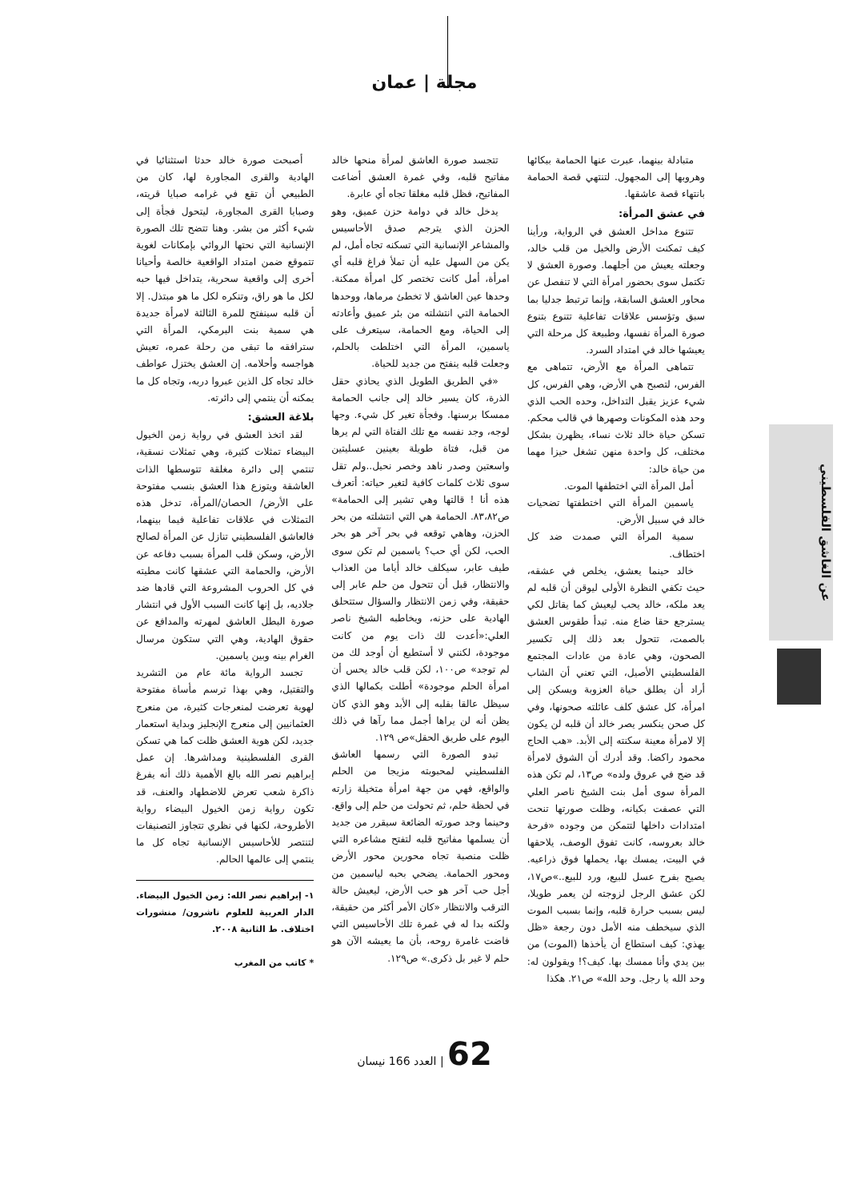مجلة | عمان
عن الغاشق الفلسطيني
متبادلة بينهما، عبرت عنها الحمامة ببكائها وهروبها إلى المجهول. لتنتهي قصة الحمامة بانتهاء قصة عاشقها.
في عشق المرأة:
تتنوع مداخل العشق في الرواية، ورأينا كيف تمكنت الأرض والخيل من قلب خالد، وجعلته يعيش من أجلهما. وصورة العشق لا تكتمل سوى بحضور امرأة التي لا تنفصل عن محاور العشق السابقة، وإنما ترتبط جدليا بما سبق وتؤسس علاقات تفاعلية تتنوع بتنوع صورة المرأة نفسها، وطبيعة كل مرحلة التي يعيشها خالد في امتداد السرد.
تتماهى المرأة مع الأرض، تتماهى مع الفرس، لتصبح هي الأرض، وهي الفرس، كل شيء عزيز يقبل التداخل، وحده الحب الذي وحد هذه المكونات وصهرها في قالب محكم. تسكن حياة خالد ثلاث نساء، يظهرن بشكل مختلف، كل واحدة منهن تشغل حيزا مهما من حياة خالد:
أمل المرأة التي اختطفها الموت.
ياسمين المرأة التي اختطفتها تضحيات خالد في سبيل الأرض.
سمية المرأة التي صمدت ضد كل اختطاف.
خالد حينما يعشق، يخلص في عشقه، حيث تكفي النظرة الأولى ليوقن أن قلبه لم يعد ملكه، خالد يحب ليعيش كما يقاتل لكي يسترجع حقا ضاع منه. تبدأ طقوس العشق بالصمت، تتحول بعد ذلك إلى تكسير الصحون، وهي عادة من عادات المجتمع الفلسطيني الأصيل، التي تعني أن الشاب أراد أن يطلق حياة العزوبة ويسكن إلى امرأة، كل عشق كلف عائلته صحونها، وفي كل صحن ينكسر يصر خالد أن قلبه لن يكون إلا لامرأة معينة سكنته إلى الأبد. «هب الحاج محمود راكضا. وقد أدرك أن الشوق لامرأة قد ضج في عروق ولده» ص١٣، لم تكن هذه المرأة سوى أمل بنت الشيخ ناصر العلي التي عصفت بكيانه، وظلت صورتها تنحت امتدادات داخلها لتتمكن من وجوده «فرحة خالد بعروسه، كانت تفوق الوصف، يلاحقها في البيت، يمسك بها، يحملها فوق ذراعيه. يصيح بفرح عسل للبيع، ورد للبيع..»ص١٧، لكن عشق الرجل لزوجته لن يعمر طويلا، ليس بسبب حرارة قلبه، وإنما بسبب الموت الذي سيخطف منه الأمل دون رجعة «ظل يهذي: كيف استطاع أن يأخذها (الموت) من بين يدي وأنا ممسك بها. كيف؟! ويقولون له: وحد الله يا رجل. وحد الله» ص٢١. هكذا
تتجسد صورة العاشق لمرأة منحها خالد مفاتيح قلبه، وفي غمرة العشق أضاعت المفاتيح، فظل قلبه مغلقا تجاه أي عابرة.
يدخل خالد في دوامة حزن عميق، وهو الحزن الذي يترجم صدق الأحاسيس والمشاعر الإنسانية التي تسكنه تجاه أمل، لم يكن من السهل عليه أن تملأ فراغ قلبه أي امرأة، أمل كانت تختصر كل امرأة ممكنة. وحدها عين العاشق لا تخطئ مرماها، ووحدها الحمامة التي انتشلته من بئر عميق وأعادته إلى الحياة، ومع الحمامة، سيتعرف على ياسمين، المرأة التي اختلطت بالحلم، وجعلت قلبه ينفتح من جديد للحياة.
«في الطريق الطويل الذي يحاذي حقل الذرة، كان يسير خالد إلى جانب الحمامة ممسكا برسنها. وفجأة تغير كل شيء. وجها لوجه، وجد نفسه مع تلك الفتاة التي لم يرها من قبل، فتاة طويلة بعينين عسليتين واسعتين وصدر ناهد وخصر نحيل..ولم تقل سوى ثلاث كلمات كافية لتغير حياته: أتعرف هذه أنا ! قالتها وهي تشير إلى الحمامة» ص٨٣،٨٢. الحمامة هي التي انتشلته من بحر الحزن، وهاهي توقعه في بحر آخر هو بحر الحب، لكن أي حب؟ ياسمين لم تكن سوى طيف عابر، سيكلف خالد أياما من العذاب والانتظار، قبل أن تتحول من حلم عابر إلى حقيقة، وفي زمن الانتظار والسؤال ستتحلق الهادية على حزنه، ويخاطبه الشيخ ناصر العلي:«أعدت لك ذات يوم من كانت موجودة، لكنني لا أستطيع أن أوجد لك من لم توجد» ص١٠٠، لكن قلب خالد يحس أن امرأة الحلم موجودة» أطلت بكمالها الذي سيظل عالقا بقلبه إلى الأبد وهو الذي كان يظن أنه لن يراها أجمل مما رآها في ذلك اليوم على طريق الحقل»ص ١٢٩.
تبدو الصورة التي رسمها العاشق الفلسطيني لمحبوبته مزيجا من الحلم والواقع، فهي من جهة امرأة متخيلة زارته في لحظة حلم، ثم تحولت من حلم إلى واقع. وحينما وجد صورته الضائعة سيقرر من جديد أن يسلمها مفاتيح قلبه لتفتح مشاعره التي ظلت منصبة تجاه محورين محور الأرض ومحور الحمامة. يضحي بحبه لياسمين من أجل حب آخر هو حب الأرض، ليعيش حالة الترقب والانتظار «كان الأمر أكثر من حقيقة، ولكنه بدا له في غمرة تلك الأحاسيس التي فاضت غامرة روحه، بأن ما يعيشه الآن هو حلم لا غير بل ذكرى.» ص١٢٩.
أصبحت صورة خالد حدثا استثنائيا في الهادية والقرى المجاورة لها، كان من الطبيعي أن تقع في غرامه صبايا قريته، وصبايا القرى المجاورة، ليتحول فجأة إلى شيء أكثر من بشر. وهنا تتضح تلك الصورة الإنسانية التي نحتها الروائي بإمكانات لغوية تتموقع ضمن امتداد الواقعية خالصة وأحيانا أخرى إلى واقعية سحرية، يتداخل فيها حبه لكل ما هو راق، وتنكره لكل ما هو مبتذل. إلا أن قلبه سينفتح للمرة الثالثة لامرأة جديدة هي سمية بنت البرمكي، المرأة التي سترافقه ما تبقى من رحلة عمره، تعيش هواجسه وأحلامه. إن العشق يختزل عواطف خالد تجاه كل الذين عبروا دربه، وتجاه كل ما يمكنه أن ينتمي إلى دائرته.
بلاغة العشق:
لقد اتخذ العشق في رواية زمن الخيول البيضاء تمثلات كثيرة، وهي تمثلات نسقية، تنتمي إلى دائرة مغلقة تتوسطها الذات العاشقة ويتوزع هذا العشق بنسب مفتوحة على الأرض/ الحصان/المرأة، تدخل هذه التمثلات في علاقات تفاعلية فيما بينهما، فالعاشق الفلسطيني تنازل عن المرأة لصالح الأرض، وسكن قلب المرأة بسبب دفاعه عن الأرض، والحمامة التي عشقها كانت مطيته في كل الحروب المشروعة التي قادها ضد جلاديه، بل إنها كانت السبب الأول في انتشار صورة البطل العاشق لمهرته والمدافع عن حقوق الهادية، وهي التي ستكون مرسال الغرام بينه وبين ياسمين.
تجسد الرواية مائة عام من التشريد والتقتيل، وهي بهذا ترسم مأساة مفتوحة لهوية تعرضت لمنعرجات كثيرة، من منعرج العثمانيين إلى منعرج الإنجليز وبداية استعمار جديد، لكن هوية العشق ظلت كما هي تسكن القرى الفلسطينية ومداشرها. إن عمل إبراهيم نصر الله بالغ الأهمية ذلك أنه يفرغ ذاكرة شعب تعرض للاضطهاد والعنف، قد تكون رواية زمن الخيول البيضاء رواية الأطروحة، لكنها في نظري تتجاوز التصنيفات لتنتصر للأحاسيس الإنسانية تجاه كل ما ينتمي إلى عالمها الحالم.
١- إبراهيم نصر الله: زمن الخيول البيضاء. الدار العربية للعلوم ناشرون/ منشورات اختلاف. ط الثانية ٢٠٠٨.
* كاتب من المغرب
62 | العدد 166 نيسان